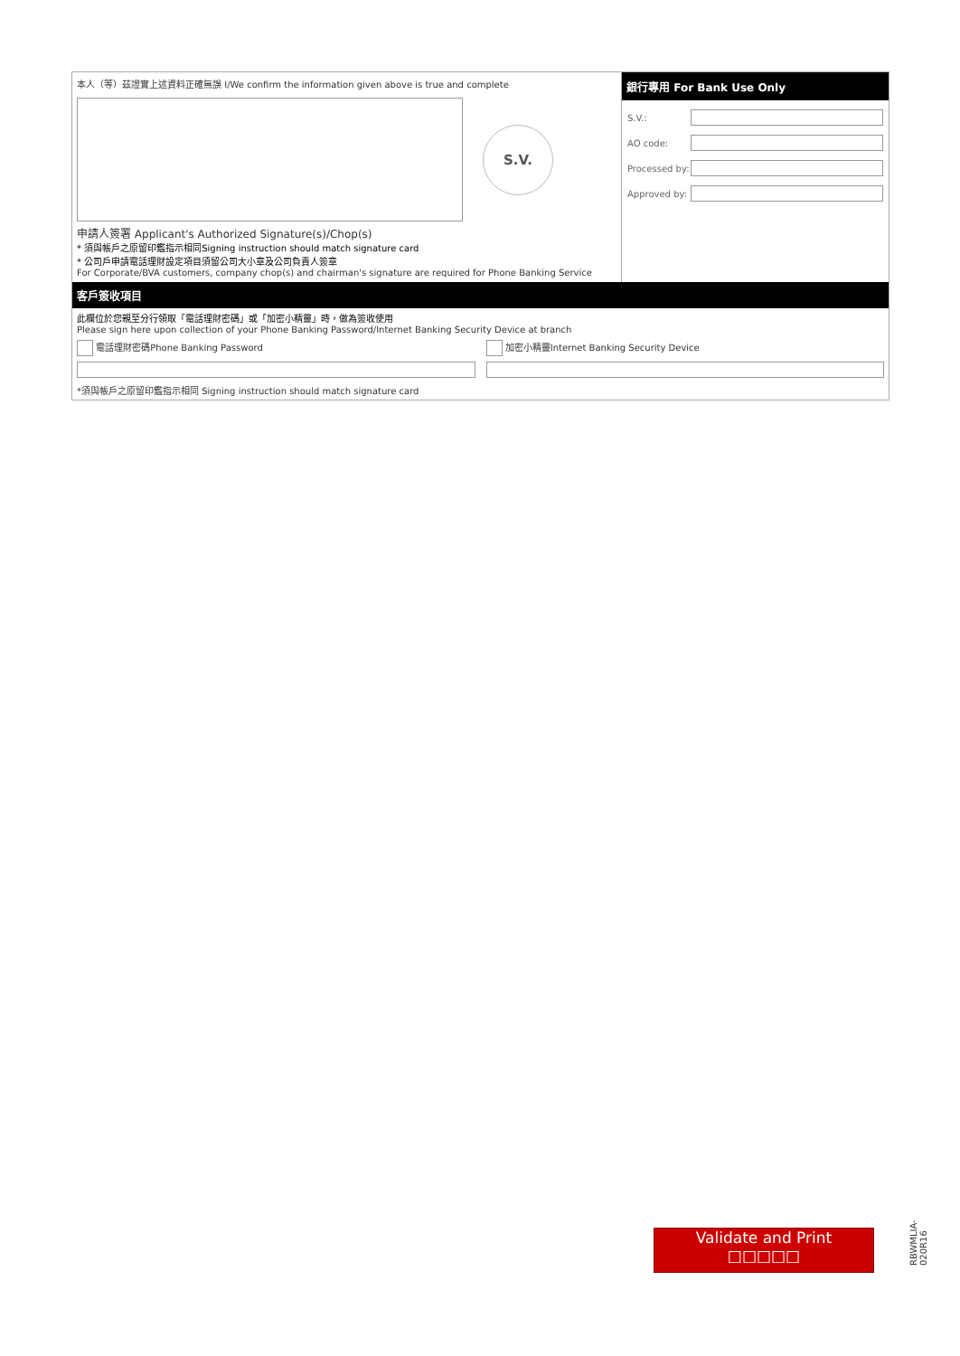本人（等）茲證實上述資料正確無誤 I/We confirm the information given above is true and complete
S.V.
申請人簽署 Applicant's Authorized Signature(s)/Chop(s)
* 須與帳戶之原留印鑑指示相同Signing instruction should match signature card
* 公司戶申請電話理財設定項目須留公司大小章及公司負責人簽章
For Corporate/BVA customers, company chop(s) and chairman's signature are required for Phone Banking Service
銀行專用 For Bank Use Only
S.V.:
AO code:
Processed by:
Approved by:
客戶簽收項目
此欄位於您親至分行領取「電話理財密碼」或「加密小精靈」時，做為簽收使用
Please sign here upon collection of your Phone Banking Password/Internet Banking Security Device at branch
電話理財密碼Phone Banking Password
加密小精靈Internet Banking Security Device
*須與帳戶之原留印鑑指示相同 Signing instruction should match signature card
Validate and Print
□□□□□
RBWMLIA-020R16